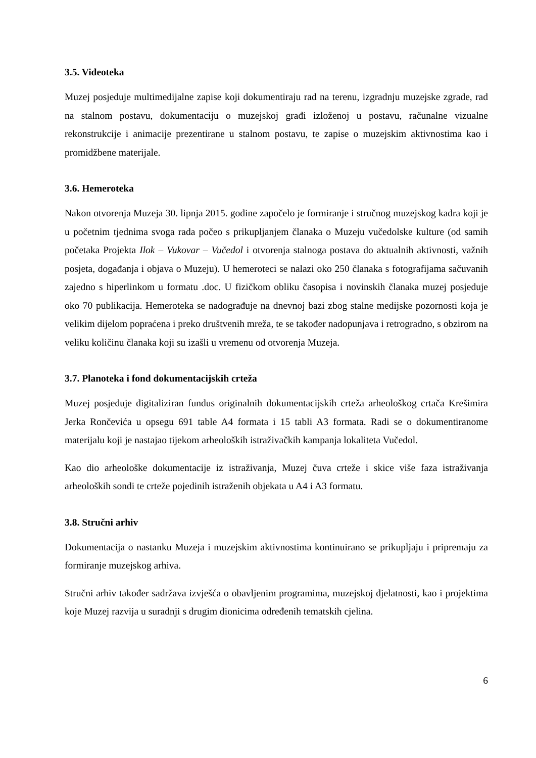3.5. Videoteka
Muzej posjeduje multimedijalne zapise koji dokumentiraju rad na terenu, izgradnju muzejske zgrade, rad na stalnom postavu, dokumentaciju o muzejskoj građi izloženoj u postavu, računalne vizualne rekonstrukcije i animacije prezentirane u stalnom postavu, te zapise o muzejskim aktivnostima kao i promidžbene materijale.
3.6. Hemeroteka
Nakon otvorenja Muzeja 30. lipnja 2015. godine započelo je formiranje i stručnog muzejskog kadra koji je u početnim tjednima svoga rada počeo s prikupljanjem članaka o Muzeju vučedolske kulture (od samih početaka Projekta Ilok – Vukovar – Vučedol i otvorenja stalnoga postava do aktualnih aktivnosti, važnih posjeta, događanja i objava o Muzeju). U hemeroteci se nalazi oko 250 članaka s fotografijama sačuvanih zajedno s hiperlinkom u formatu .doc. U fizičkom obliku časopisa i novinskih članaka muzej posjeduje oko 70 publikacija. Hemeroteka se nadograđuje na dnevnoj bazi zbog stalne medijske pozornosti koja je velikim dijelom popraćena i preko društvenih mreža, te se također nadopunjava i retrogradno, s obzirom na veliku količinu članaka koji su izašli u vremenu od otvorenja Muzeja.
3.7. Planoteka i fond dokumentacijskih crteža
Muzej posjeduje digitaliziran fundus originalnih dokumentacijskih crteža arheološkog crtača Krešimira Jerka Rončevića u opsegu 691 table A4 formata i 15 tabli A3 formata. Radi se o dokumentiranome materijalu koji je nastajao tijekom arheoloških istraživačkih kampanja lokaliteta Vučedol.
Kao dio arheološke dokumentacije iz istraživanja, Muzej čuva crteže i skice više faza istraživanja arheoloških sondi te crteže pojedinih istraženih objekata u A4 i A3 formatu.
3.8. Stručni arhiv
Dokumentacija o nastanku Muzeja i muzejskim aktivnostima kontinuirano se prikupljaju i pripremaju za formiranje muzejskog arhiva.
Stručni arhiv također sadržava izvješća o obavljenim programima, muzejskoj djelatnosti, kao i projektima koje Muzej razvija u suradnji s drugim dionicima određenih tematskih cjelina.
6